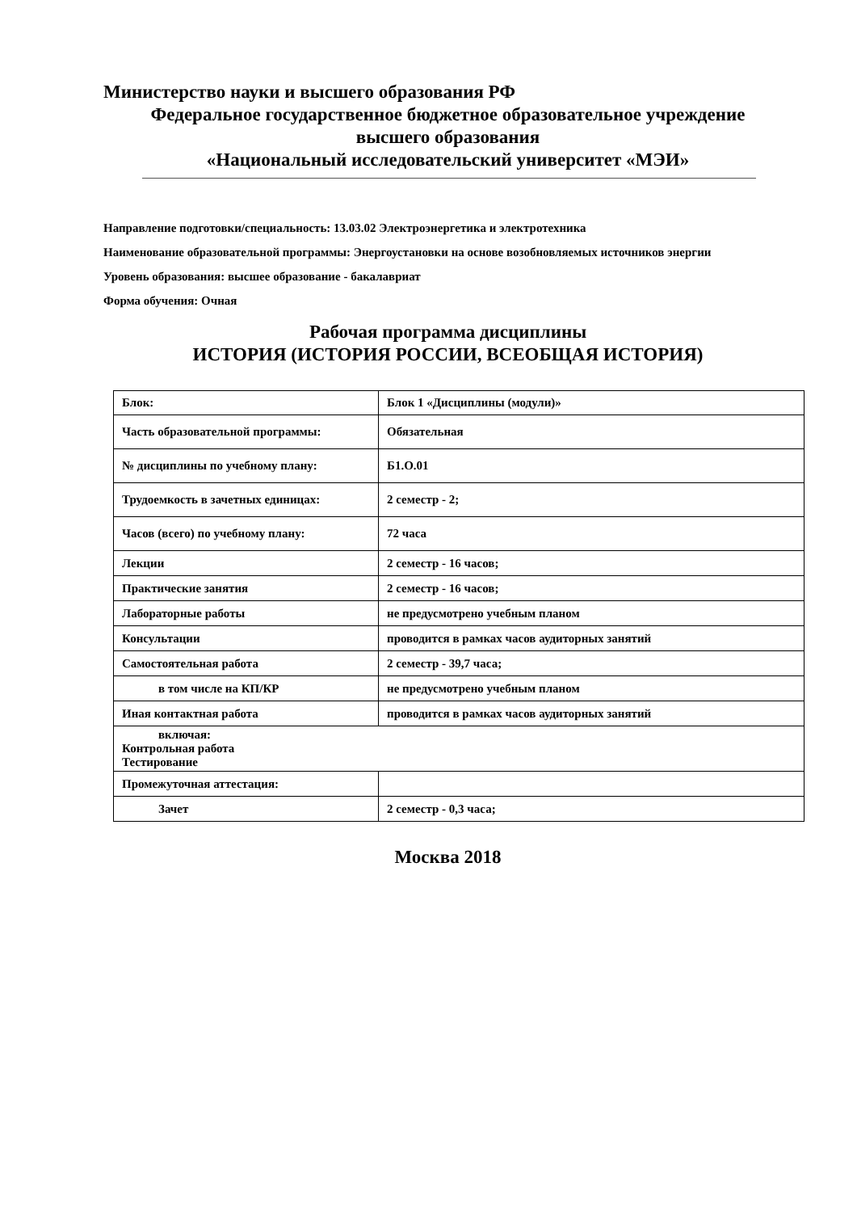Министерство науки и высшего образования РФ
Федеральное государственное бюджетное образовательное учреждение
высшего образования
«Национальный исследовательский университет «МЭИ»
Направление подготовки/специальность: 13.03.02 Электроэнергетика и электротехника
Наименование образовательной программы: Энергоустановки на основе возобновляемых источников энергии
Уровень образования: высшее образование - бакалавриат
Форма обучения: Очная
Рабочая программа дисциплины
ИСТОРИЯ (ИСТОРИЯ РОССИИ, ВСЕОБЩАЯ ИСТОРИЯ)
| Блок: | Блок 1 «Дисциплины (модули)» |
| Часть образовательной программы: | Обязательная |
| № дисциплины по учебному плану: | Б1.О.01 |
| Трудоемкость в зачетных единицах: | 2 семестр - 2; |
| Часов (всего) по учебному плану: | 72 часа |
| Лекции | 2 семестр - 16 часов; |
| Практические занятия | 2 семестр - 16 часов; |
| Лабораторные работы | не предусмотрено учебным планом |
| Консультации | проводится в рамках часов аудиторных занятий |
| Самостоятельная работа | 2 семестр - 39,7 часа; |
| в том числе на КП/КР | не предусмотрено учебным планом |
| Иная контактная работа | проводится в рамках часов аудиторных занятий |
| включая: Контрольная работа Тестирование | |
| Промежуточная аттестация: | |
| Зачет | 2 семестр - 0,3 часа; |
Москва 2018